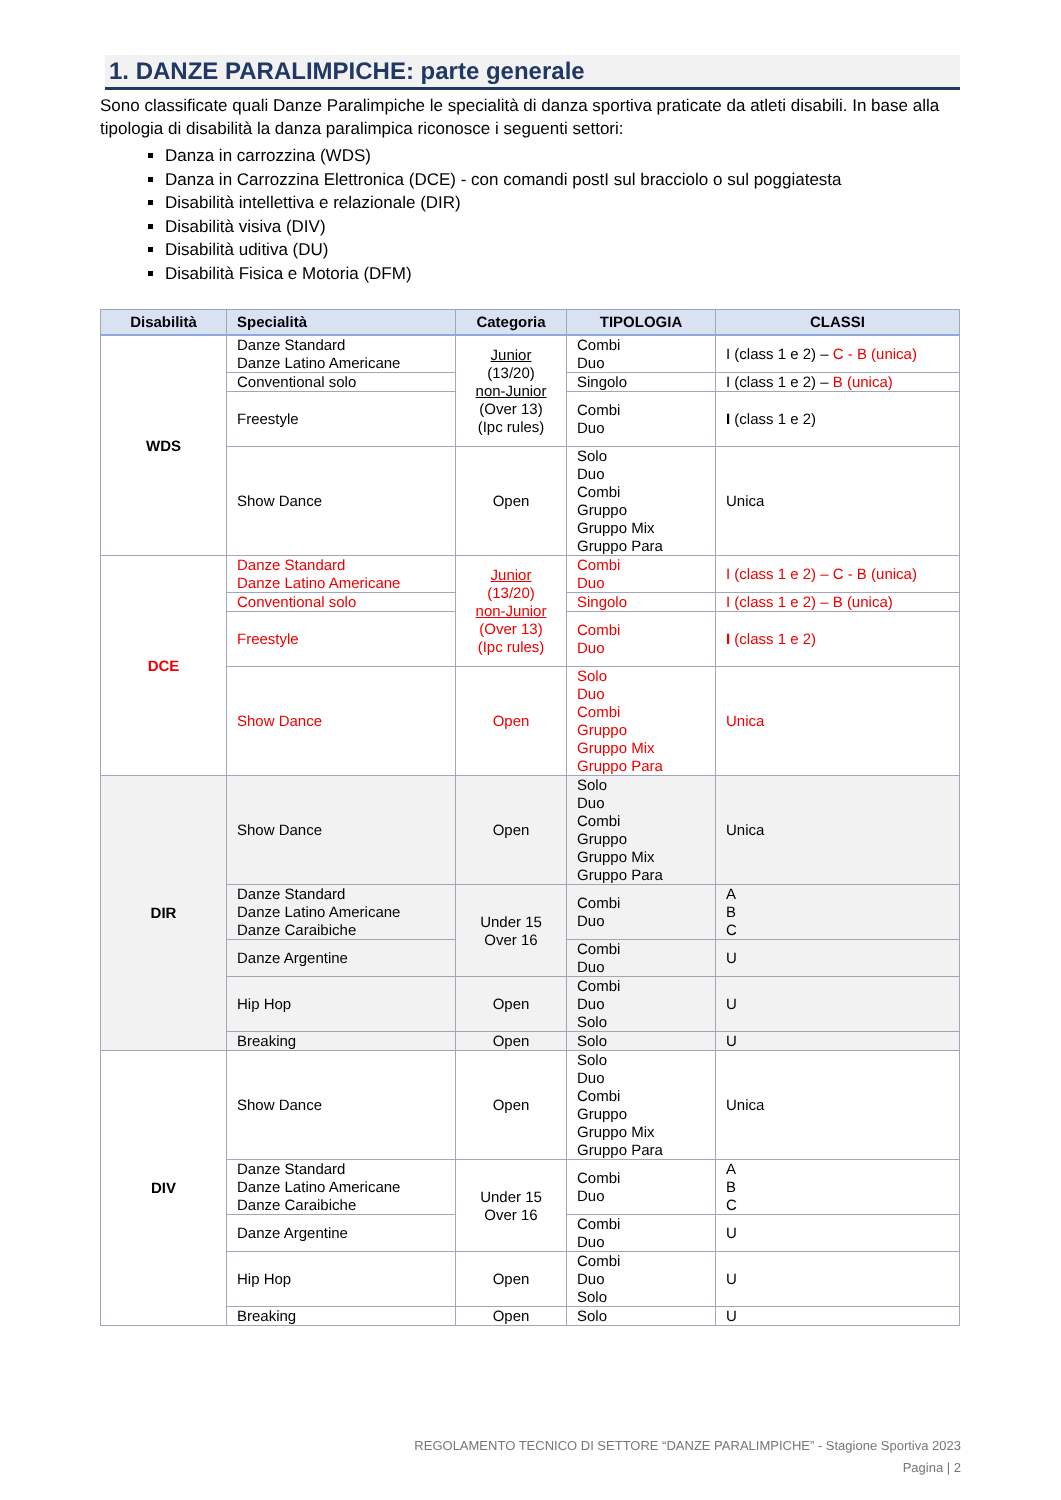1. DANZE PARALIMPICHE: parte generale
Sono classificate quali Danze Paralimpiche le specialità di danza sportiva praticate da atleti disabili. In base alla tipologia di disabilità la danza paralimpica riconosce i seguenti settori:
Danza in carrozzina (WDS)
Danza in Carrozzina Elettronica (DCE) - con comandi postI sul bracciolo o sul poggiatesta
Disabilità intellettiva e relazionale (DIR)
Disabilità visiva (DIV)
Disabilità uditiva (DU)
Disabilità Fisica e Motoria (DFM)
| Disabilità | Specialità | Categoria | TIPOLOGIA | CLASSI |
| --- | --- | --- | --- | --- |
| WDS | Danze Standard Danze Latino Americane | Junior (13/20) non-Junior (Over 13) (Ipc rules) | Combi Duo | I (class 1 e 2) – C - B (unica) |
| | Conventional solo | | Singolo | I (class 1 e 2) – B (unica) |
| | Freestyle | | Combi Duo | I (class 1 e 2) |
| | Show Dance | Open | Solo Duo Combi Gruppo Gruppo Mix Gruppo Para | Unica |
| DCE | Danze Standard Danze Latino Americane | Junior (13/20) non-Junior (Over 13) (Ipc rules) | Combi Duo | I (class 1 e 2) – C - B (unica) |
| | Conventional solo | | Singolo | I (class 1 e 2) – B (unica) |
| | Freestyle | | Combi Duo | I (class 1 e 2) |
| | Show Dance | Open | Solo Duo Combi Gruppo Gruppo Mix Gruppo Para | Unica |
| DIR | Show Dance | Open | Solo Duo Combi Gruppo Gruppo Mix Gruppo Para | Unica |
| | Danze Standard Danze Latino Americane Danze Caraibiche | Under 15 Over 16 | Combi Duo | A B C |
| | Danze Argentine | | Combi Duo | U |
| | Hip Hop | Open | Combi Duo Solo | U |
| | Breaking | Open | Solo | U |
| DIV | Show Dance | Open | Solo Duo Combi Gruppo Gruppo Mix Gruppo Para | Unica |
| | Danze Standard Danze Latino Americane Danze Caraibiche | Under 15 Over 16 | Combi Duo | A B C |
| | Danze Argentine | | Combi Duo | U |
| | Hip Hop | Open | Combi Duo Solo | U |
| | Breaking | Open | Solo | U |
REGOLAMENTO TECNICO DI SETTORE “DANZE PARALIMPICHE” - Stagione Sportiva 2023
Pagina | 2